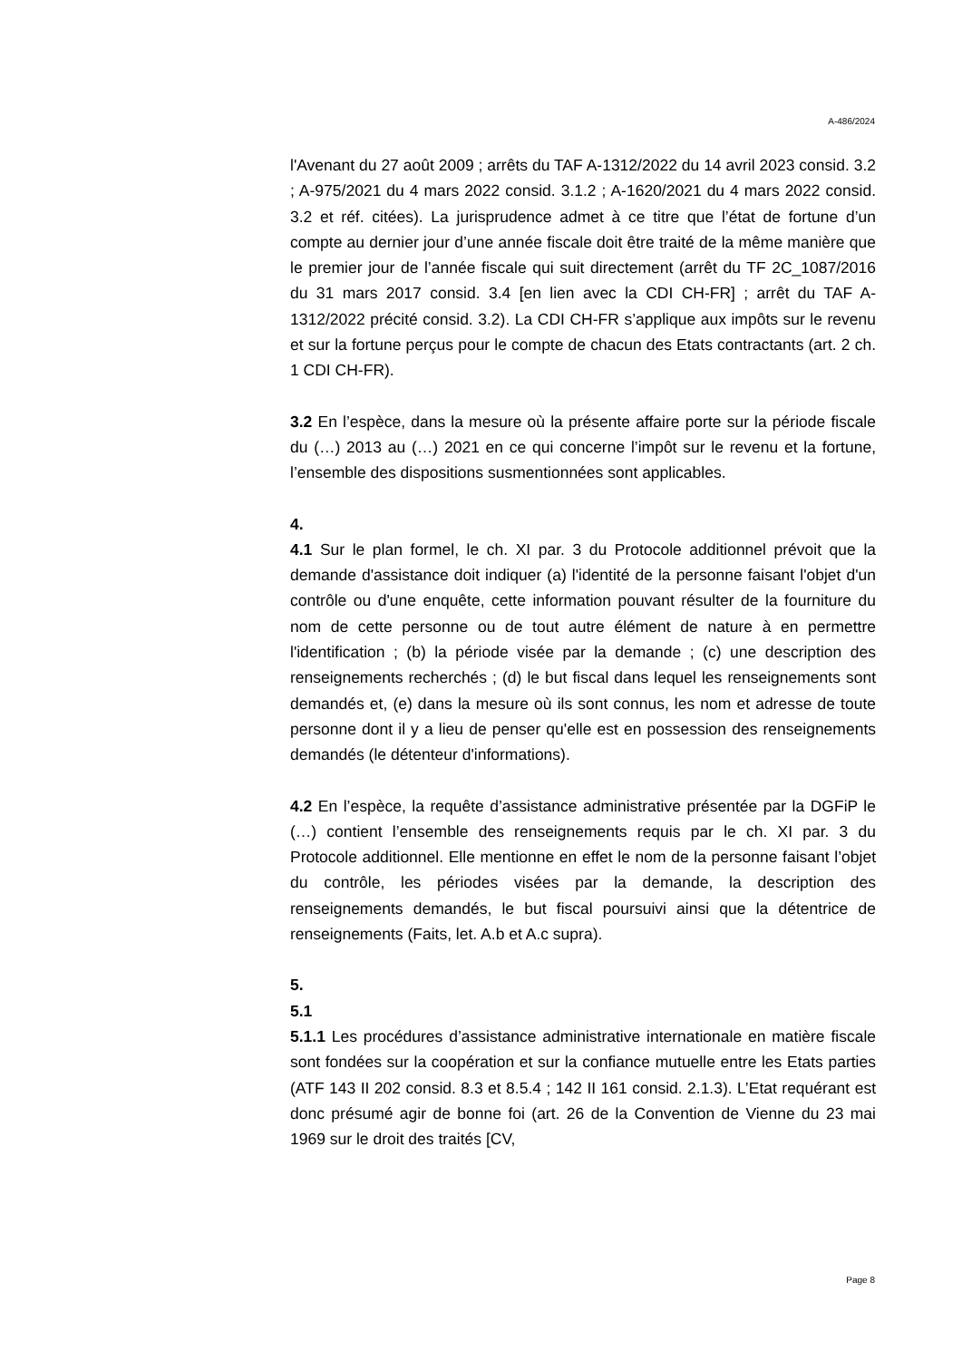A-486/2024
l'Avenant du 27 août 2009 ; arrêts du TAF A-1312/2022 du 14 avril 2023 consid. 3.2 ; A-975/2021 du 4 mars 2022 consid. 3.1.2 ; A-1620/2021 du 4 mars 2022 consid. 3.2 et réf. citées). La jurisprudence admet à ce titre que l’état de fortune d’un compte au dernier jour d’une année fiscale doit être traité de la même manière que le premier jour de l’année fiscale qui suit directement (arrêt du TF 2C_1087/2016 du 31 mars 2017 consid. 3.4 [en lien avec la CDI CH-FR] ; arrêt du TAF A-1312/2022 précité consid. 3.2). La CDI CH-FR s’applique aux impôts sur le revenu et sur la fortune perçus pour le compte de chacun des Etats contractants (art. 2 ch. 1 CDI CH-FR).
3.2 En l’espèce, dans la mesure où la présente affaire porte sur la période fiscale du (…) 2013 au (…) 2021 en ce qui concerne l’impôt sur le revenu et la fortune, l’ensemble des dispositions susmentionnées sont applicables.
4.
4.1 Sur le plan formel, le ch. XI par. 3 du Protocole additionnel prévoit que la demande d'assistance doit indiquer (a) l'identité de la personne faisant l'objet d'un contrôle ou d'une enquête, cette information pouvant résulter de la fourniture du nom de cette personne ou de tout autre élément de nature à en permettre l'identification ; (b) la période visée par la demande ; (c) une description des renseignements recherchés ; (d) le but fiscal dans lequel les renseignements sont demandés et, (e) dans la mesure où ils sont connus, les nom et adresse de toute personne dont il y a lieu de penser qu'elle est en possession des renseignements demandés (le détenteur d'informations).
4.2 En l’espèce, la requête d’assistance administrative présentée par la DGFiP le (…) contient l’ensemble des renseignements requis par le ch. XI par. 3 du Protocole additionnel. Elle mentionne en effet le nom de la personne faisant l’objet du contrôle, les périodes visées par la demande, la description des renseignements demandés, le but fiscal poursuivi ainsi que la détentrice de renseignements (Faits, let. A.b et A.c supra).
5.
5.1
5.1.1 Les procédures d’assistance administrative internationale en matière fiscale sont fondées sur la coopération et sur la confiance mutuelle entre les Etats parties (ATF 143 II 202 consid. 8.3 et 8.5.4 ; 142 II 161 consid. 2.1.3). L’Etat requérant est donc présumé agir de bonne foi (art. 26 de la Convention de Vienne du 23 mai 1969 sur le droit des traités [CV,
Page 8